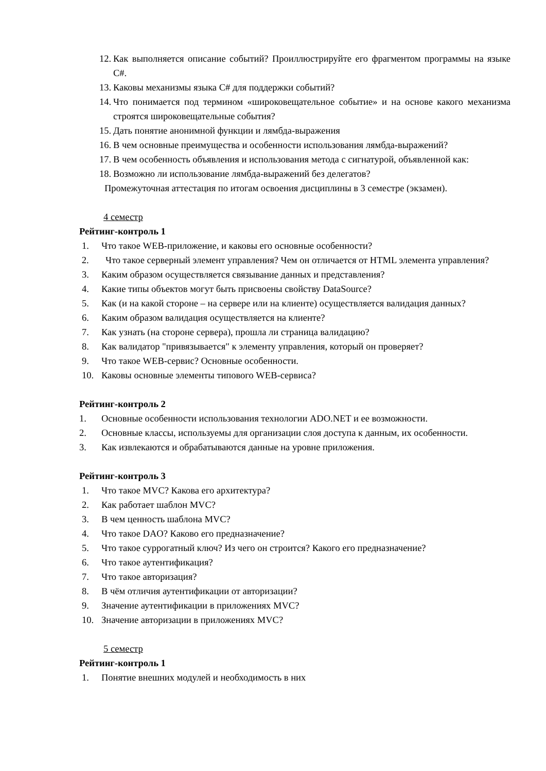12. Как выполняется описание событий? Проиллюстрируйте его фрагментом программы на языке C#.
13. Каковы механизмы языка C# для поддержки событий?
14. Что понимается под термином «широковещательное событие» и на основе какого механизма строятся широковещательные события?
15. Дать понятие анонимной функции и лямбда-выражения
16. В чем основные преимущества и особенности использования лямбда-выражений?
17. В чем особенность объявления и использования метода с сигнатурой, объявленной как:
18. Возможно ли использование лямбда-выражений без делегатов?
Промежуточная аттестация по итогам освоения дисциплины в 3 семестре (экзамен).
4 семестр
Рейтинг-контроль 1
1. Что такое WEB-приложение, и каковы его основные особенности?
2. Что такое серверный элемент управления? Чем он отличается от HTML элемента управления?
3. Каким образом осуществляется связывание данных и представления?
4. Какие типы объектов могут быть присвоены свойству DataSource?
5. Как (и на какой стороне – на сервере или на клиенте) осуществляется валидация данных?
6. Каким образом валидация осуществляется на клиенте?
7. Как узнать (на стороне сервера), прошла ли страница валидацию?
8. Как валидатор "привязывается" к элементу управления, который он проверяет?
9. Что такое WEB-сервис? Основные особенности.
10. Каковы основные элементы типового WEB-сервиса?
Рейтинг-контроль 2
1. Основные особенности использования технологии ADO.NET и ее возможности.
2. Основные классы, используемы для организации слоя доступа к данным, их особенности.
3. Как извлекаются и обрабатываются данные на уровне приложения.
Рейтинг-контроль 3
1. Что такое MVC? Какова его архитектура?
2. Как работает шаблон MVC?
3. В чем ценность шаблона MVC?
4. Что такое DAO? Каково его предназначение?
5. Что такое суррогатный ключ? Из чего он строится? Какого его предназначение?
6. Что такое аутентификация?
7. Что такое авторизация?
8. В чём отличия аутентификации от авторизации?
9. Значение аутентификации в приложениях MVC?
10. Значение авторизации в приложениях MVC?
5 семестр
Рейтинг-контроль 1
1. Понятие внешних модулей и необходимость в них